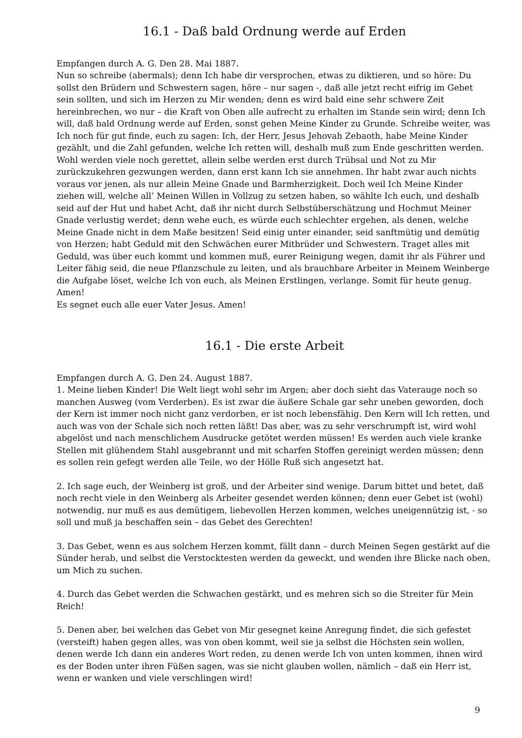16.1 - Daß bald Ordnung werde auf Erden
Empfangen durch A. G. Den 28. Mai 1887.
Nun so schreibe (abermals); denn Ich habe dir versprochen, etwas zu diktieren, und so höre: Du sollst den Brüdern und Schwestern sagen, höre – nur sagen -, daß alle jetzt recht eifrig im Gebet sein sollten, und sich im Herzen zu Mir wenden; denn es wird bald eine sehr schwere Zeit hereinbrechen, wo nur – die Kraft von Oben alle aufrecht zu erhalten im Stande sein wird; denn Ich will, daß bald Ordnung werde auf Erden, sonst gehen Meine Kinder zu Grunde. Schreibe weiter, was Ich noch für gut finde, euch zu sagen: Ich, der Herr, Jesus Jehovah Zebaoth, habe Meine Kinder gezählt, und die Zahl gefunden, welche Ich retten will, deshalb muß zum Ende geschritten werden. Wohl werden viele noch gerettet, allein selbe werden erst durch Trübsal und Not zu Mir zurückzukehren gezwungen werden, dann erst kann Ich sie annehmen. Ihr habt zwar auch nichts voraus vor jenen, als nur allein Meine Gnade und Barmherzigkeit. Doch weil Ich Meine Kinder ziehen will, welche all’ Meinen Willen in Vollzug zu setzen haben, so wählte Ich euch, und deshalb seid auf der Hut und habet Acht, daß ihr nicht durch Selbstüberschätzung und Hochmut Meiner Gnade verlustig werdet; denn wehe euch, es würde euch schlechter ergehen, als denen, welche Meine Gnade nicht in dem Maße besitzen! Seid einig unter einander, seid sanftmütig und demütig von Herzen; habt Geduld mit den Schwächen eurer Mitbrüder und Schwestern. Traget alles mit Geduld, was über euch kommt und kommen muß, eurer Reinigung wegen, damit ihr als Führer und Leiter fähig seid, die neue Pflanzschule zu leiten, und als brauchbare Arbeiter in Meinem Weinberge die Aufgabe löset, welche Ich von euch, als Meinen Erstlingen, verlange. Somit für heute genug. Amen!
Es segnet euch alle euer Vater Jesus. Amen!
16.1 - Die erste Arbeit
Empfangen durch A. G. Den 24. August 1887.
1. Meine lieben Kinder! Die Welt liegt wohl sehr im Argen; aber doch sieht das Vaterauge noch so manchen Ausweg (vom Verderben). Es ist zwar die äußere Schale gar sehr uneben geworden, doch der Kern ist immer noch nicht ganz verdorben, er ist noch lebensfähig. Den Kern will Ich retten, und auch was von der Schale sich noch retten läßt! Das aber, was zu sehr verschrumpft ist, wird wohl abgelöst und nach menschlichem Ausdrucke getötet werden müssen! Es werden auch viele kranke Stellen mit glühendem Stahl ausgebrannt und mit scharfen Stoffen gereinigt werden müssen; denn es sollen rein gefegt werden alle Teile, wo der Hölle Ruß sich angesetzt hat.
2. Ich sage euch, der Weinberg ist groß, und der Arbeiter sind wenige. Darum bittet und betet, daß noch recht viele in den Weinberg als Arbeiter gesendet werden können; denn euer Gebet ist (wohl) notwendig, nur muß es aus demütigem, liebevollen Herzen kommen, welches uneigennützig ist, - so soll und muß ja beschaffen sein – das Gebet des Gerechten!
3. Das Gebet, wenn es aus solchem Herzen kommt, fällt dann – durch Meinen Segen gestärkt auf die Sünder herab, und selbst die Verstocktesten werden da geweckt, und wenden ihre Blicke nach oben, um Mich zu suchen.
4. Durch das Gebet werden die Schwachen gestärkt, und es mehren sich so die Streiter für Mein Reich!
5. Denen aber, bei welchen das Gebet von Mir gesegnet keine Anregung findet, die sich gefestet (versteift) haben gegen alles, was von oben kommt, weil sie ja selbst die Höchsten sein wollen, denen werde Ich dann ein anderes Wort reden, zu denen werde Ich von unten kommen, ihnen wird es der Boden unter ihren Füßen sagen, was sie nicht glauben wollen, nämlich – daß ein Herr ist, wenn er wanken und viele verschlingen wird!
9